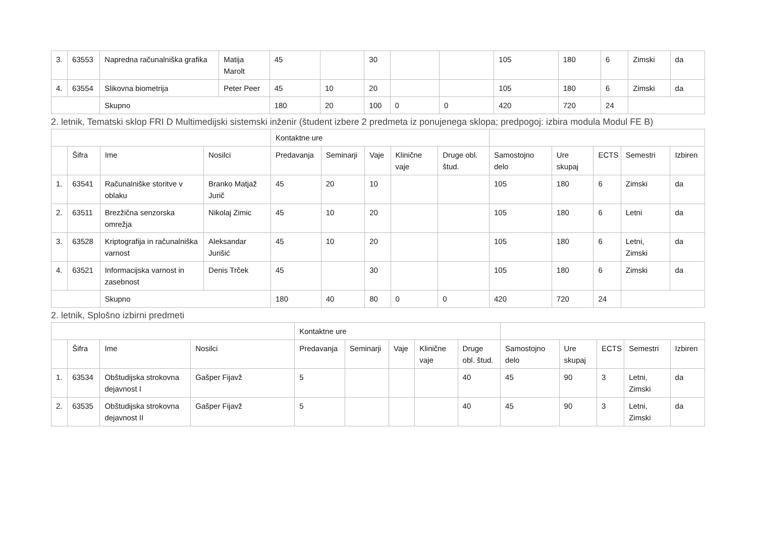| 3. | 63553 | Napredna računalniška grafika | Matija Marolt | 45 | | 30 | | | 105 | 180 | 6 | Zimski | da |
| 4. | 63554 | Slikovna biometrija | Peter Peer | 45 | 10 | 20 | | | 105 | 180 | 6 | Zimski | da |
| | | Skupno | | 180 | 20 | 100 | 0 | 0 | 420 | 720 | 24 | | |
2. letnik, Tematski sklop FRI D Multimedijski sistemski inženir (študent izbere 2 predmeta iz ponujenega sklopa; predpogoj: izbira modula Modul FE B)
| | | | | Kontaktne ure | | | | | | | | | |
| | Šifra | Ime | Nosilci | Predavanja | Seminarji | Vaje | Klinične vaje | Druge obl. štud. | Samostojno delo | Ure skupaj | ECTS | Semestri | Izbiren |
| 1. | 63541 | Računalniške storitve v oblaku | Branko Matjaž Jurič | 45 | 20 | 10 | | | 105 | 180 | 6 | Zimski | da |
| 2. | 63511 | Brezžična senzorska omrežja | Nikolaj Zimic | 45 | 10 | 20 | | | 105 | 180 | 6 | Letni | da |
| 3. | 63528 | Kriptografija in računalniška varnost | Aleksandar Jurišić | 45 | 10 | 20 | | | 105 | 180 | 6 | Letni, Zimski | da |
| 4. | 63521 | Informacijska varnost in zasebnost | Denis Trček | 45 | | 30 | | | 105 | 180 | 6 | Zimski | da |
| | | Skupno | | 180 | 40 | 80 | 0 | 0 | 420 | 720 | 24 | | |
2. letnik, Splošno izbirni predmeti
| | | | | Kontaktne ure | | | | | | | | | |
| | Šifra | Ime | Nosilci | Predavanja | Seminarji | Vaje | Klinične vaje | Druge obl. štud. | Samostojno delo | Ure skupaj | ECTS | Semestri | Izbiren |
| 1. | 63534 | Obštudijska strokovna dejavnost I | Gašper Fijavž | 5 | | | | 40 | 45 | 90 | 3 | Letni, Zimski | da |
| 2. | 63535 | Obštudijska strokovna dejavnost II | Gašper Fijavž | 5 | | | | 40 | 45 | 90 | 3 | Letni, Zimski | da |